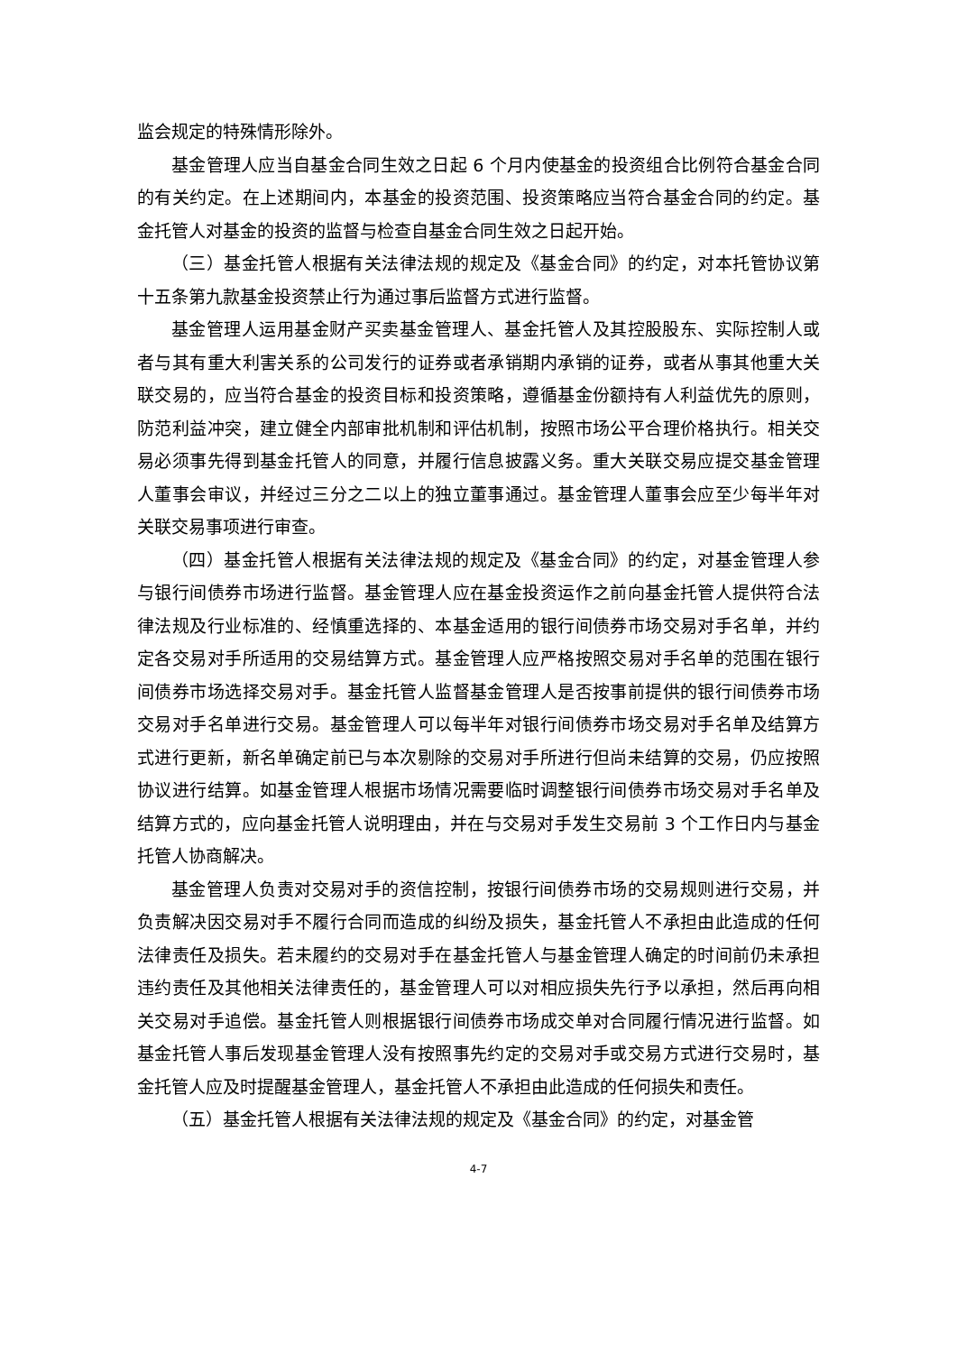监会规定的特殊情形除外。
基金管理人应当自基金合同生效之日起 6 个月内使基金的投资组合比例符合基金合同的有关约定。在上述期间内，本基金的投资范围、投资策略应当符合基金合同的约定。基金托管人对基金的投资的监督与检查自基金合同生效之日起开始。
（三）基金托管人根据有关法律法规的规定及《基金合同》的约定，对本托管协议第十五条第九款基金投资禁止行为通过事后监督方式进行监督。
基金管理人运用基金财产买卖基金管理人、基金托管人及其控股股东、实际控制人或者与其有重大利害关系的公司发行的证券或者承销期内承销的证券，或者从事其他重大关联交易的，应当符合基金的投资目标和投资策略，遵循基金份额持有人利益优先的原则，防范利益冲突，建立健全内部审批机制和评估机制，按照市场公平合理价格执行。相关交易必须事先得到基金托管人的同意，并履行信息披露义务。重大关联交易应提交基金管理人董事会审议，并经过三分之二以上的独立董事通过。基金管理人董事会应至少每半年对关联交易事项进行审查。
（四）基金托管人根据有关法律法规的规定及《基金合同》的约定，对基金管理人参与银行间债券市场进行监督。基金管理人应在基金投资运作之前向基金托管人提供符合法律法规及行业标准的、经慎重选择的、本基金适用的银行间债券市场交易对手名单，并约定各交易对手所适用的交易结算方式。基金管理人应严格按照交易对手名单的范围在银行间债券市场选择交易对手。基金托管人监督基金管理人是否按事前提供的银行间债券市场交易对手名单进行交易。基金管理人可以每半年对银行间债券市场交易对手名单及结算方式进行更新，新名单确定前已与本次剔除的交易对手所进行但尚未结算的交易，仍应按照协议进行结算。如基金管理人根据市场情况需要临时调整银行间债券市场交易对手名单及结算方式的，应向基金托管人说明理由，并在与交易对手发生交易前 3 个工作日内与基金托管人协商解决。
基金管理人负责对交易对手的资信控制，按银行间债券市场的交易规则进行交易，并负责解决因交易对手不履行合同而造成的纠纷及损失，基金托管人不承担由此造成的任何法律责任及损失。若未履约的交易对手在基金托管人与基金管理人确定的时间前仍未承担违约责任及其他相关法律责任的，基金管理人可以对相应损失先行予以承担，然后再向相关交易对手追偿。基金托管人则根据银行间债券市场成交单对合同履行情况进行监督。如基金托管人事后发现基金管理人没有按照事先约定的交易对手或交易方式进行交易时，基金托管人应及时提醒基金管理人，基金托管人不承担由此造成的任何损失和责任。
（五）基金托管人根据有关法律法规的规定及《基金合同》的约定，对基金管
4-7